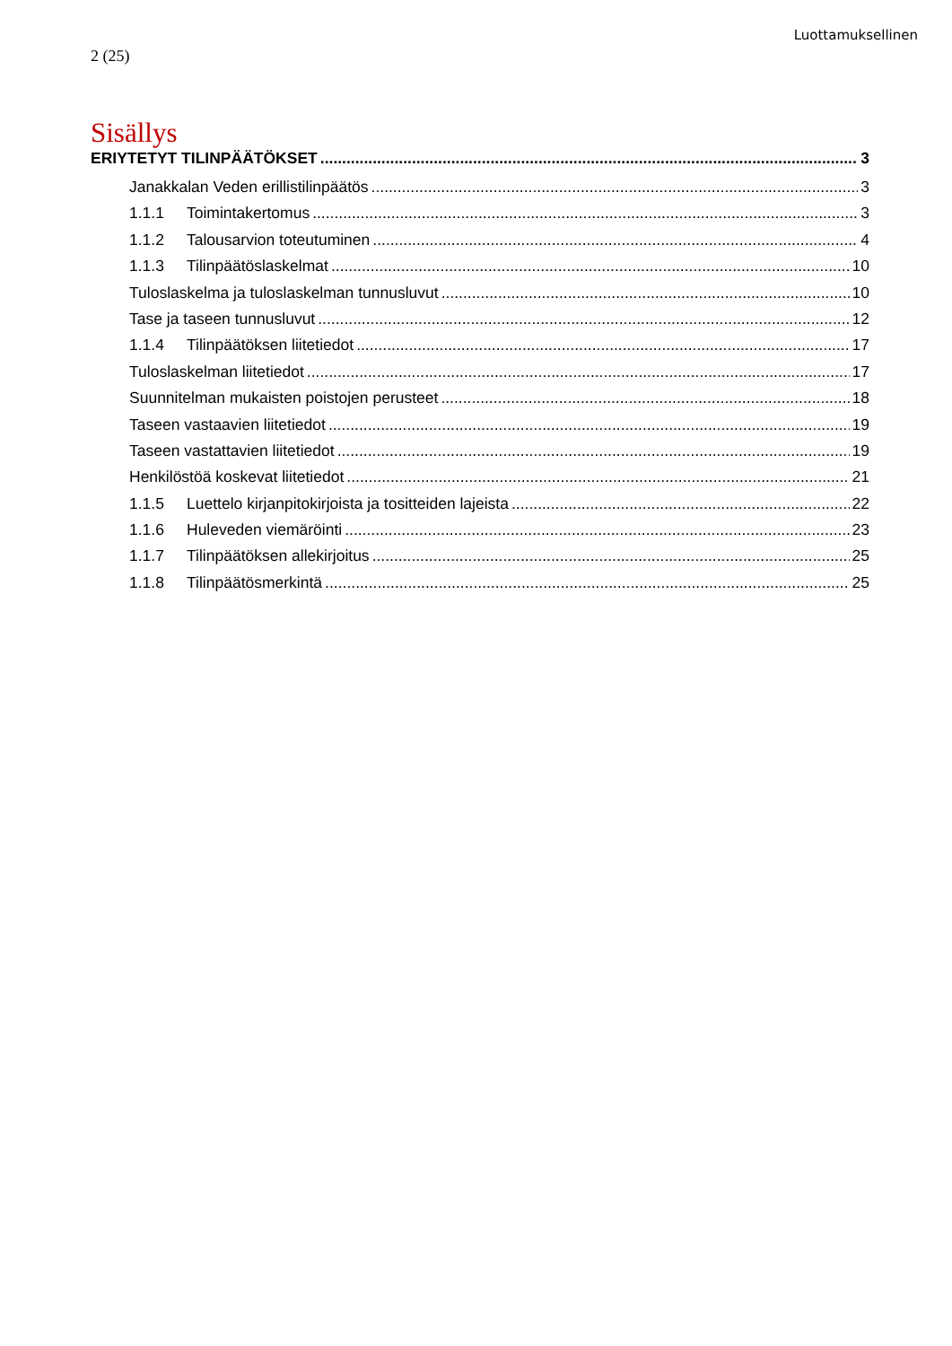Luottamuksellinen
2 (25)
Sisällys
ERIYTETYT TILINPÄÄTÖKSET 3
Janakkalan Veden erillistilinpäätös 3
1.1.1 Toimintakertomus 3
1.1.2 Talousarvion toteutuminen 4
1.1.3 Tilinpäätöslaskelmat 10
Tuloslaskelma ja tuloslaskelman tunnusluvut 10
Tase ja taseen tunnusluvut 12
1.1.4 Tilinpäätöksen liitetiedot 17
Tuloslaskelman liitetiedot 17
Suunnitelman mukaisten poistojen perusteet 18
Taseen vastaavien liitetiedot 19
Taseen vastattavien liitetiedot 19
Henkilöstöä koskevat liitetiedot 21
1.1.5 Luettelo kirjanpitokirjoista ja tositteiden lajeista 22
1.1.6 Huleveden viemäröinti 23
1.1.7 Tilinpäätöksen allekirjoitus 25
1.1.8 Tilinpäätösmerkintä 25